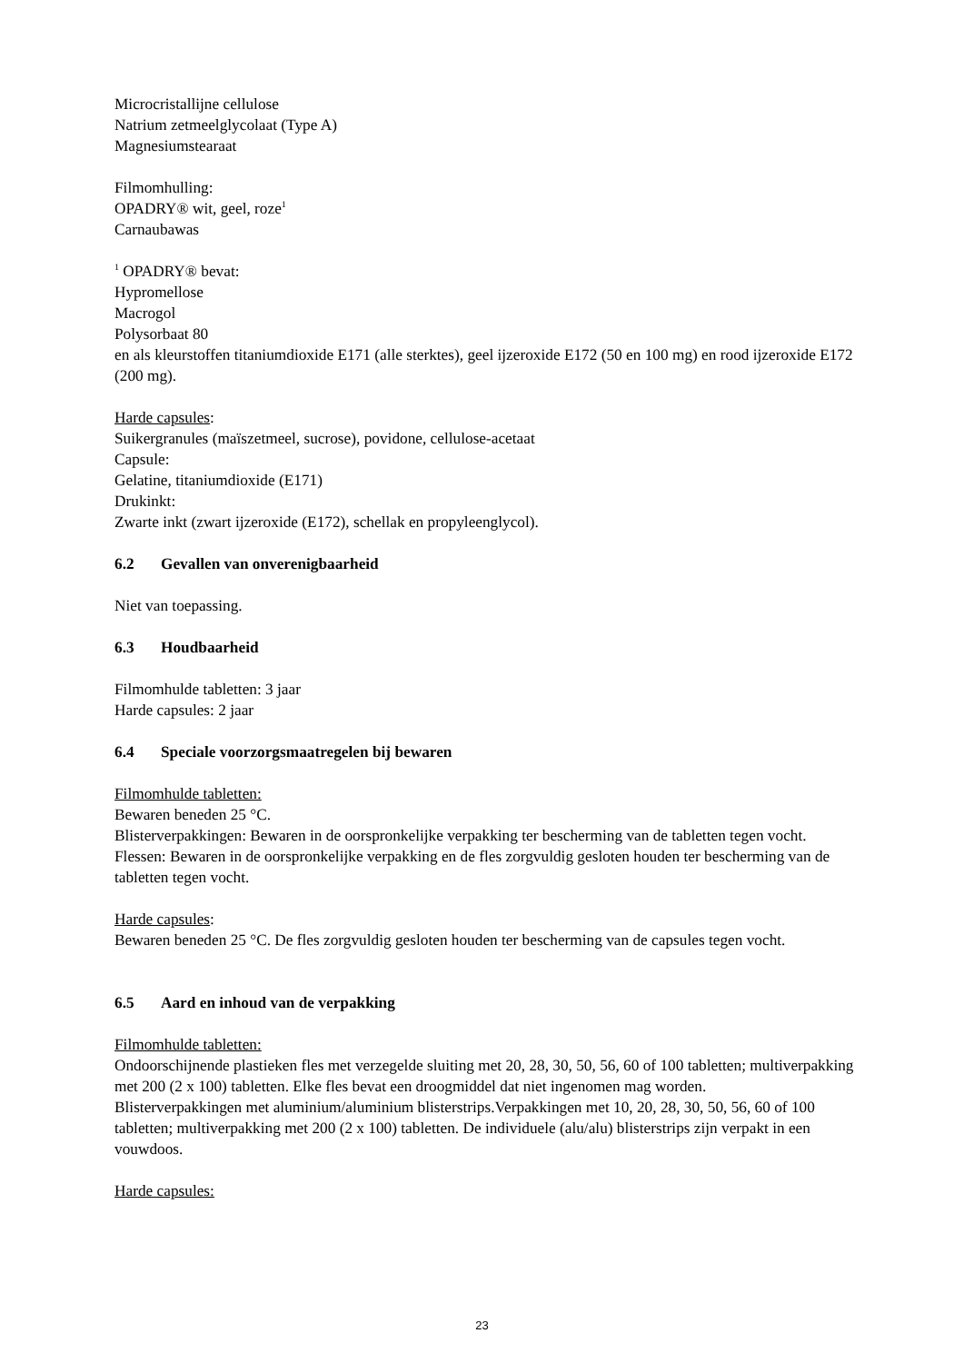Microcristallijne cellulose
Natrium zetmeelglycolaat (Type A)
Magnesiumstearaat
Filmomhulling:
OPADRY® wit, geel, roze<sup>1</sup>
Carnaubawas
<sup>1</sup> OPADRY® bevat:
Hypromellose
Macrogol
Polysorbaat 80
en als kleurstoffen titaniumdioxide E171 (alle sterktes), geel ijzeroxide E172 (50 en 100 mg) en rood ijzeroxide E172 (200 mg).
Harde capsules:
Suikergranules (maïszetmeel, sucrose), povidone, cellulose-acetaat
Capsule:
Gelatine, titaniumdioxide (E171)
Drukinkt:
Zwarte inkt (zwart ijzeroxide (E172), schellak en propyleenglycol).
6.2 Gevallen van onverenigbaarheid
Niet van toepassing.
6.3 Houdbaarheid
Filmomhulde tabletten: 3 jaar
Harde capsules: 2 jaar
6.4 Speciale voorzorgsmaatregelen bij bewaren
Filmomhulde tabletten:
Bewaren beneden 25 °C.
Blisterverpakkingen: Bewaren in de oorspronkelijke verpakking ter bescherming van de tabletten tegen vocht.
Flessen: Bewaren in de oorspronkelijke verpakking en de fles zorgvuldig gesloten houden ter bescherming van de tabletten tegen vocht.
Harde capsules:
Bewaren beneden 25 °C. De fles zorgvuldig gesloten houden ter bescherming van de capsules tegen vocht.
6.5 Aard en inhoud van de verpakking
Filmomhulde tabletten:
Ondoorschijnende plastieken fles met verzegelde sluiting met 20, 28, 30, 50, 56, 60 of 100 tabletten; multiverpakking met 200 (2 x 100) tabletten. Elke fles bevat een droogmiddel dat niet ingenomen mag worden.
Blisterverpakkingen met aluminium/aluminium blisterstrips.Verpakkingen met 10, 20, 28, 30, 50, 56, 60 of 100 tabletten; multiverpakking met 200 (2 x 100) tabletten. De individuele (alu/alu) blisterstrips zijn verpakt in een vouwdoos.
Harde capsules:
23